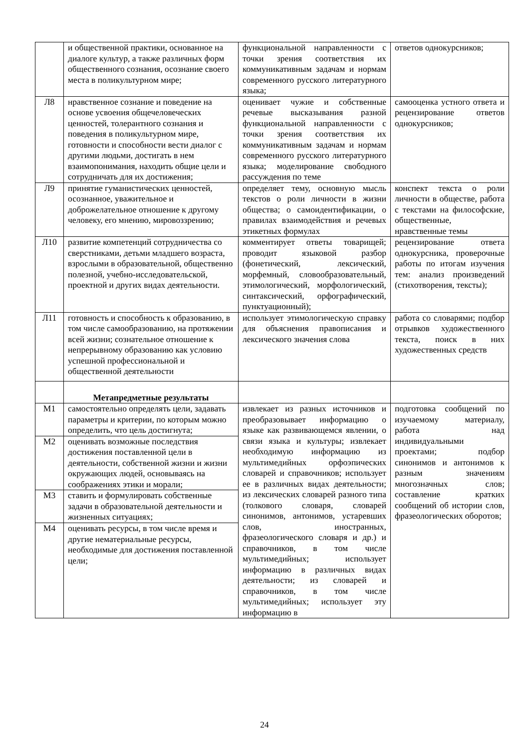| | и общественной практики, основанное на диалоге культур, а также различных форм общественного сознания, осознание своего места в поликультурном мире; | функциональной направленности с точки зрения соответствия их коммуникативным задачам и нормам современного русского литературного языка; | ответов однокурсников; |
| Л8 | нравственное сознание и поведение на основе усвоения общечеловеческих ценностей, толерантного сознания и поведения в поликультурном мире, готовности и способности вести диалог с другими людьми, достигать в нем взаимопонимания, находить общие цели и сотрудничать для их достижения; | оценивает чужие и собственные речевые высказывания разной функциональной направленности с точки зрения соответствия их коммуникативным задачам и нормам современного русского литературного языка; моделирование свободного рассуждения по теме | самооценка устного ответа и рецензирование ответов однокурсников; |
| Л9 | принятие гуманистических ценностей, осознанное, уважительное и доброжелательное отношение к другому человеку, его мнению, мировоззрению; | определяет тему, основную мысль текстов о роли личности в жизни общества; о самоидентификации, о правилах взаимодействия и речевых этикетных формулах | конспект текста о роли личности в обществе, работа с текстами на философские, общественные, нравственные темы |
| Л10 | развитие компетенций сотрудничества со сверстниками, детьми младшего возраста, взрослыми в образовательной, общественно полезной, учебно-исследовательской, проектной и других видах деятельности. | комментирует ответы товарищей; проводит языковой разбор (фонетический, лексический, морфемный, словообразовательный, этимологический, морфологический, синтаксический, орфографический, пунктуационный); | рецензирование ответа однокурсника, проверочные работы по итогам изучения тем: анализ произведений (стихотворения, тексты); |
| Л11 | готовность и способность к образованию, в том числе самообразованию, на протяжении всей жизни; сознательное отношение к непрерывному образованию как условию успешной профессиональной и общественной деятельности | использует этимологическую справку для объяснения правописания и лексического значения слова | работа со словарями; подбор отрывков художественного текста, поиск в них художественных средств |
| | Метапредметные результаты | | |
| М1 | самостоятельно определять цели, задавать параметры и критерии, по которым можно определить, что цель достигнута; | извлекает из разных источников и преобразовывает информацию о языке как развивающемся явлении, о связи языка и культуры; извлекает необходимую информацию из мультимедийных орфоэпических словарей и справочников; использует ее в различных видах деятельности; из лексических словарей разного типа (толкового словаря, словарей синонимов, антонимов, устаревших слов, иностранных, фразеологического словаря и др.) и справочников, в том числе мультимедийных; использует информацию в различных видах деятельности; из словарей и справочников, в том числе мультимедийных; использует эту информацию в | подготовка сообщений по изучаемому материалу, работа над индивидуальными проектами; подбор синонимов и антонимов к разным значениям многозначных слов; составление кратких сообщений об истории слов, фразеологических оборотов; |
| М2 | оценивать возможные последствия достижения поставленной цели в деятельности, собственной жизни и жизни окружающих людей, основываясь на соображениях этики и морали; | | |
| М3 | ставить и формулировать собственные задачи в образовательной деятельности и жизненных ситуациях; | | |
| М4 | оценивать ресурсы, в том числе время и другие нематериальные ресурсы, необходимые для достижения поставленной цели; | | |
24